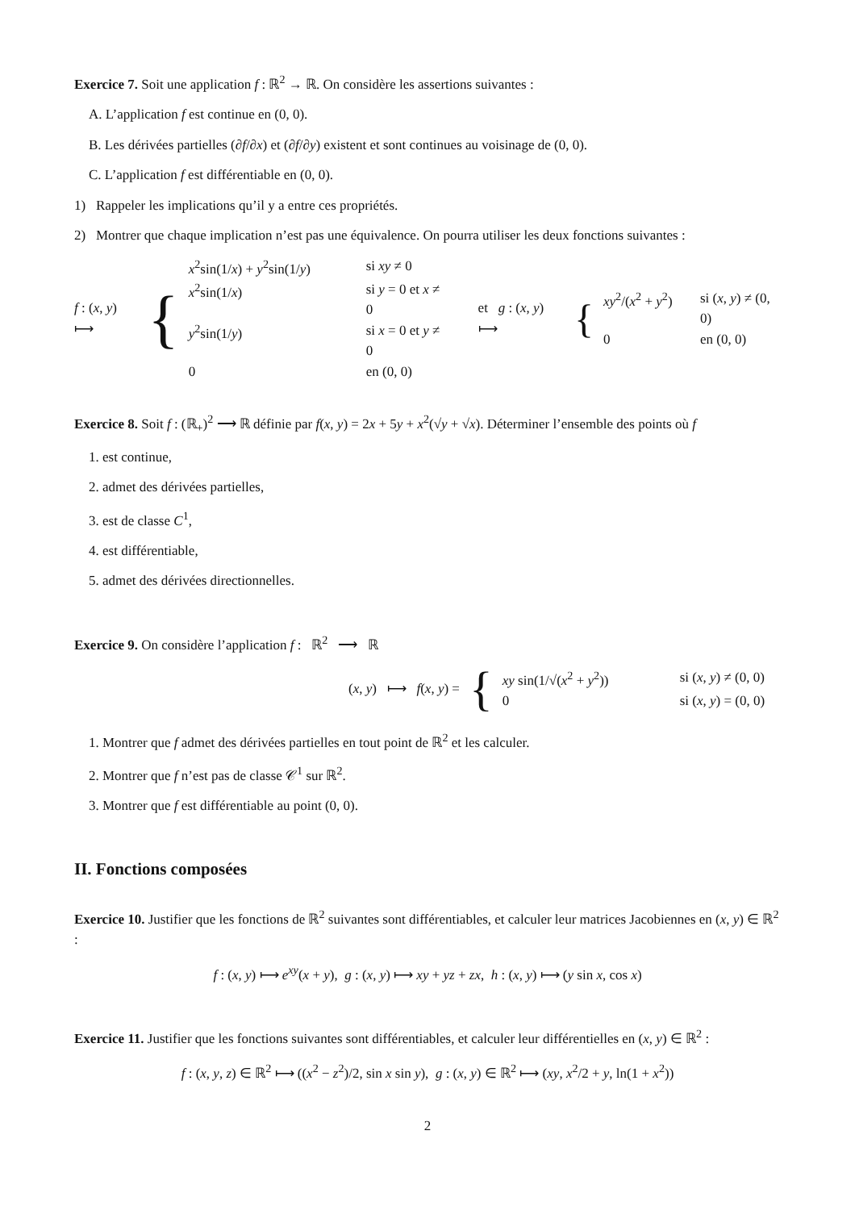Exercice 7. Soit une application f : ℝ<sup>2</sup> → ℝ. On considère les assertions suivantes :
A. L’application f est continue en (0, 0).
B. Les dérivées partielles (∂f/∂x) et (∂f/∂y) existent et sont continues au voisinage de (0, 0).
C. L’application f est différentiable en (0, 0).
1) Rappeler les implications qu’il y a entre ces propriétés.
2) Montrer que chaque implication n’est pas une équivalence. On pourra utiliser les deux fonctions suivantes :
f : (x, y) ⟼ {
x<sup>2</sup>sin(1/x) + y<sup>2</sup>sin(1/y) si xy ≠ 0
x<sup>2</sup>sin(1/x) si y = 0 et x ≠ 0
y<sup>2</sup>sin(1/y) si x = 0 et y ≠ 0
0 en (0, 0)
et g : (x, y) ⟼ {
xy<sup>2</sup>/(x<sup>2</sup> + y<sup>2</sup>) si (x, y) ≠ (0, 0)
0 en (0, 0)
Exercice 8. Soit f : (ℝ<sub>+</sub>)<sup>2</sup> ⟶ ℝ définie par f(x, y) = 2x + 5y + x<sup>2</sup>(√y + √x). Déterminer l’ensemble des points où f
1. est continue,
2. admet des dérivées partielles,
3. est de classe C<sup>1</sup>,
4. est différentiable,
5. admet des dérivées directionnelles.
Exercice 9. On considère l’application f : ℝ<sup>2</sup> ⟶ ℝ
(x, y) ⟼ f(x, y) = {
xy sin(1/√(x<sup>2</sup> + y<sup>2</sup>)) si (x, y) ≠ (0, 0)
0 si (x, y) = (0, 0)
1. Montrer que f admet des dérivées partielles en tout point de ℝ<sup>2</sup> et les calculer.
2. Montrer que f n’est pas de classe 𝒞<sup>1</sup> sur ℝ<sup>2</sup>.
3. Montrer que f est différentiable au point (0, 0).
II. Fonctions composées
Exercice 10. Justifier que les fonctions de ℝ<sup>2</sup> suivantes sont différentiables, et calculer leur matrices Jacobiennes en (x, y) ∈ ℝ<sup>2</sup> :
f : (x, y) ⟼ e<sup>xy</sup>(x + y), g : (x, y) ⟼ xy + yz + zx, h : (x, y) ⟼ (y sin x, cos x)
Exercice 11. Justifier que les fonctions suivantes sont différentiables, et calculer leur différentielles en (x, y) ∈ ℝ<sup>2</sup> :
f : (x, y, z) ∈ ℝ<sup>2</sup> ⟼ ((x<sup>2</sup> − z<sup>2</sup>)/2, sin x sin y), g : (x, y) ∈ ℝ<sup>2</sup> ⟼ (xy, x<sup>2</sup>/2 + y, ln(1 + x<sup>2</sup>))
2